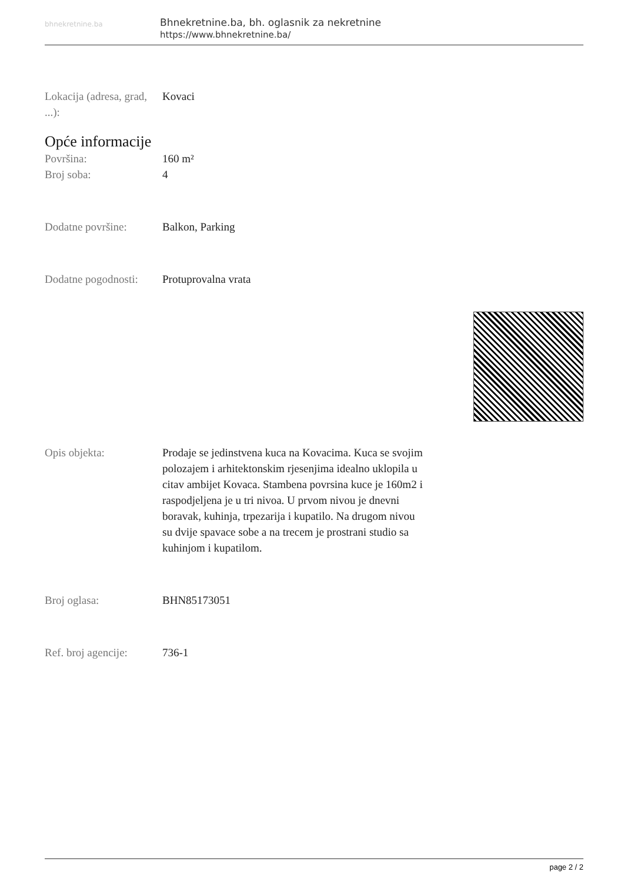bhnekretnine.ba
Bhnekretnine.ba, bh. oglasnik za nekretnine
https://www.bhnekretnine.ba/
Lokacija (adresa, grad, ...):
Kovaci
Opće informacije
Površina: 160 m²
Broj soba: 4
Dodatne površine: Balkon, Parking
Dodatne pogodnosti:
Protuprovalna vrata
Opis objekta: Prodaje se jedinstvena kuca na Kovacima. Kuca se svojim polozajem i arhitektonskim rjesenjima idealno uklopila u citav ambijet Kovaca. Stambena povrsina kuce je 160m2 i raspodjeljena je u tri nivoa. U prvom nivou je dnevni boravak, kuhinja, trpezarija i kupatilo. Na drugom nivou su dvije spavace sobe a na trecem je prostrani studio sa kuhinjom i kupatilom.
Broj oglasa: BHN85173051
Ref. broj agencije:
736-1
page 2 / 2